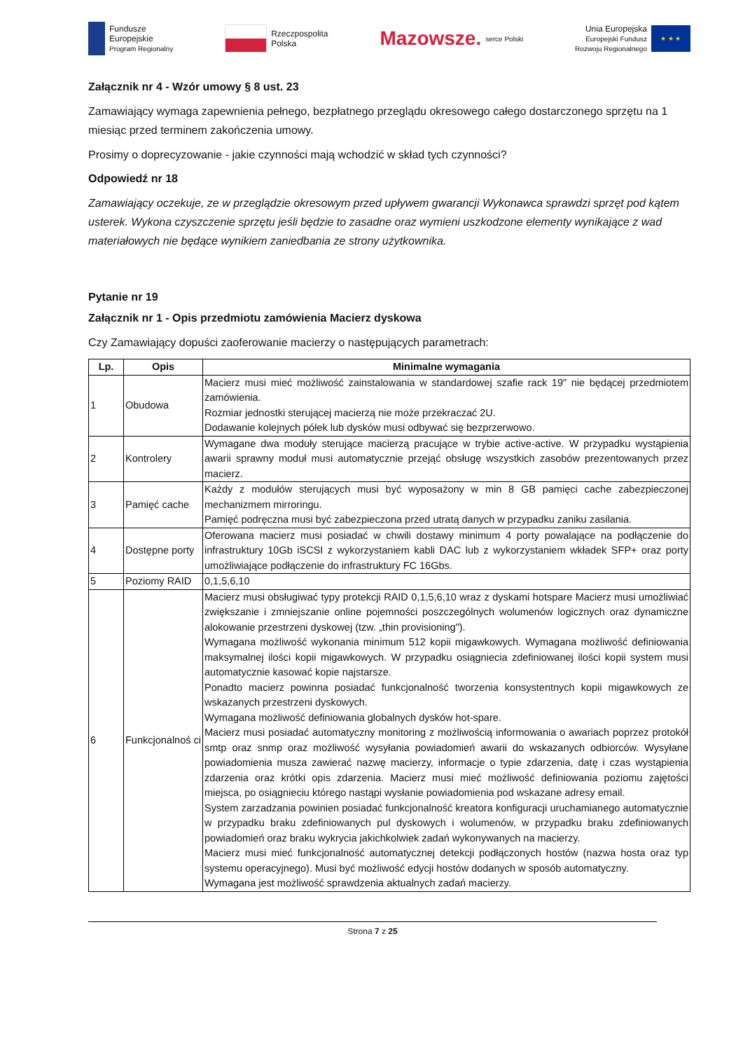Fundusze
Europejskie
Program Regionalny
Rzeczpospolita
Polska
Mazowsze. serce Polski
Unia Europejska
Europejski Fundusz
Rozwoju Regionalnego ★ ★ ★
Załącznik nr 4 - Wzór umowy § 8 ust. 23
Zamawiający wymaga zapewnienia pełnego, bezpłatnego przeglądu okresowego całego dostarczonego sprzętu na 1 miesiąc przed terminem zakończenia umowy.
Prosimy o doprecyzowanie - jakie czynności mają wchodzić w skład tych czynności?
Odpowiedź nr 18
Zamawiający oczekuje, ze w przeglądzie okresowym przed upływem gwarancji Wykonawca sprawdzi sprzęt pod kątem usterek. Wykona czyszczenie sprzętu jeśli będzie to zasadne oraz wymieni uszkodzone elementy wynikające z wad materiałowych nie będące wynikiem zaniedbania ze strony użytkownika.
Pytanie nr 19
Załącznik nr 1 - Opis przedmiotu zamówienia Macierz dyskowa
Czy Zamawiający dopuści zaoferowanie macierzy o następujących parametrach:
| Lp. | Opis | Minimalne wymagania |
| --- | --- | --- |
| 1 | Obudowa | Macierz musi mieć możliwość zainstalowania w standardowej szafie rack 19" nie będącej przedmiotem zamówienia. Rozmiar jednostki sterującej macierzą nie może przekraczać 2U. Dodawanie kolejnych półek lub dysków musi odbywać się bezprzerwowo. |
| 2 | Kontrolery | Wymagane dwa moduły sterujące macierzą pracujące w trybie active-active. W przypadku wystąpienia awarii sprawny moduł musi automatycznie przejąć obsługę wszystkich zasobów prezentowanych przez macierz. |
| 3 | Pamięć cache | Każdy z modułów sterujących musi być wyposażony w min 8 GB pamięci cache zabezpieczonej mechanizmem mirroringu. Pamięć podręczna musi być zabezpieczona przed utratą danych w przypadku zaniku zasilania. |
| 4 | Dostępne porty | Oferowana macierz musi posiadać w chwili dostawy minimum 4 porty powalające na podłączenie do infrastruktury 10Gb iSCSI z wykorzystaniem kabli DAC lub z wykorzystaniem wkładek SFP+ oraz porty umożliwiające podłączenie do infrastruktury FC 16Gbs. |
| 5 | Poziomy RAID | 0,1,5,6,10 |
| 6 | Funkcjonalnoś ci | Macierz musi obsługiwać typy protekcji RAID 0,1,5,6,10 wraz z dyskami hotspare Macierz musi umożliwiać zwiększanie i zmniejszanie online pojemności poszczególnych wolumenów logicznych oraz dynamiczne alokowanie przestrzeni dyskowej (tzw. „thin provisioning"). Wymagana możliwość wykonania minimum 512 kopii migawkowych. Wymagana możliwość definiowania maksymalnej ilości kopii migawkowych. W przypadku osiągniecia zdefiniowanej ilości kopii system musi automatycznie kasować kopie najstarsze. Ponadto macierz powinna posiadać funkcjonalność tworzenia konsystentnych kopii migawkowych ze wskazanych przestrzeni dyskowych. Wymagana możliwość definiowania globalnych dysków hot-spare. Macierz musi posiadać automatyczny monitoring z możliwością informowania o awariach poprzez protokół smtp oraz snmp oraz możliwość wysyłania powiadomień awarii do wskazanych odbiorców. Wysyłane powiadomienia musza zawierać nazwę macierzy, informacje o typie zdarzenia, datę i czas wystąpienia zdarzenia oraz krótki opis zdarzenia. Macierz musi mieć możliwość definiowania poziomu zajętości miejsca, po osiągnieciu którego nastąpi wysłanie powiadomienia pod wskazane adresy email. System zarzadzania powinien posiadać funkcjonalność kreatora konfiguracji uruchamianego automatycznie w przypadku braku zdefiniowanych pul dyskowych i wolumenów, w przypadku braku zdefiniowanych powiadomień oraz braku wykrycia jakichkolwiek zadań wykonywanych na macierzy. Macierz musi mieć funkcjonalność automatycznej detekcji podłączonych hostów (nazwa hosta oraz typ systemu operacyjnego). Musi być możliwość edycji hostów dodanych w sposób automatyczny. Wymagana jest możliwość sprawdzenia aktualnych zadań macierzy. |
Strona 7 z 25